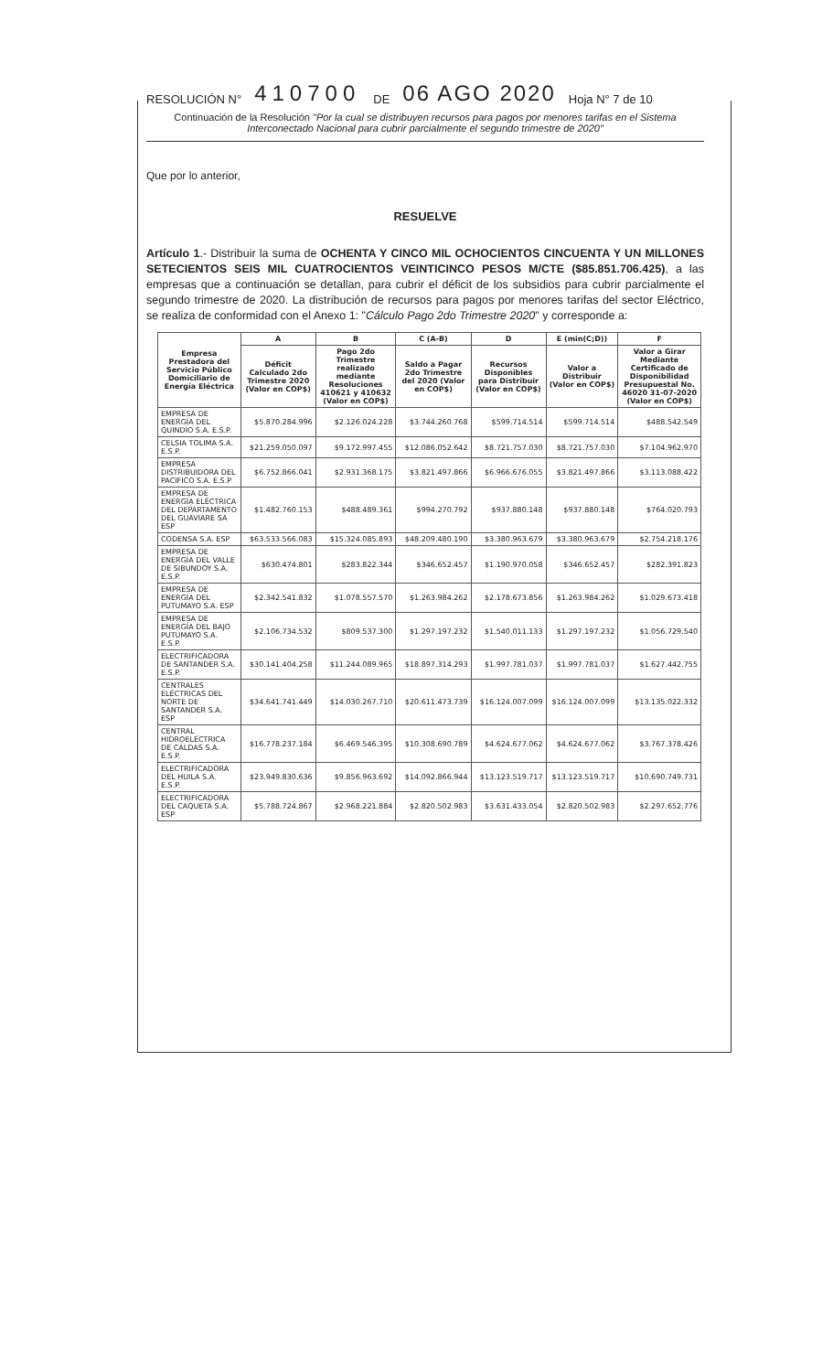RESOLUCIÓN N° 410700 DE 06 AGO 2020 Hoja N° 7 de 10
Continuación de la Resolución "Por la cual se distribuyen recursos para pagos por menores tarifas en el Sistema Interconectado Nacional para cubrir parcialmente el segundo trimestre de 2020"
Que por lo anterior,
RESUELVE
Artículo 1.- Distribuir la suma de OCHENTA Y CINCO MIL OCHOCIENTOS CINCUENTA Y UN MILLONES SETECIENTOS SEIS MIL CUATROCIENTOS VEINTICINCO PESOS M/CTE ($85.851.706.425), a las empresas que a continuación se detallan, para cubrir el déficit de los subsidios para cubrir parcialmente el segundo trimestre de 2020. La distribución de recursos para pagos por menores tarifas del sector Eléctrico, se realiza de conformidad con el Anexo 1: "Cálculo Pago 2do Trimestre 2020" y corresponde a:
| Empresa Prestadora del Servicio Público Domiciliario de Energía Eléctrica | A | B | C (A-B) | D | E (min(C;D)) | F |
| --- | --- | --- | --- | --- | --- | --- |
| | Déficit Calculado 2do Trimestre 2020 (Valor en COP$) | Pago 2do Trimestre realizado mediante Resoluciones 410621 y 410632 (Valor en COP$) | Saldo a Pagar 2do Trimestre del 2020 (Valor en COP$) | Recursos Disponibles para Distribuir (Valor en COP$) | Valor a Distribuir (Valor en COP$) | Valor a Girar Mediante Certificado de Disponibilidad Presupuestal No. 46020 31-07-2020 (Valor en COP$) |
| EMPRESA DE ENERGÍA DEL QUINDÍO S.A. E.S.P. | $5.870.284.996 | $2.126.024.228 | $3.744.260.768 | $599.714.514 | $599.714.514 | $488.542.549 |
| CELSIA TOLIMA S.A. E.S.P. | $21.259.050.097 | $9.172.997.455 | $12.086.052.642 | $8.721.757.030 | $8.721.757.030 | $7.104.962.970 |
| EMPRESA DISTRIBUIDORA DEL PACIFICO S.A. E.S.P | $6.752.866.041 | $2.931.368.175 | $3.821.497.866 | $6.966.676.055 | $3.821.497.866 | $3.113.088.422 |
| EMPRESA DE ENERGÍA ELÉCTRICA DEL DEPARTAMENTO DEL GUAVIARE SA ESP | $1.482.760.153 | $488.489.361 | $994.270.792 | $937.880.148 | $937.880.148 | $764.020.793 |
| CODENSA S.A. ESP | $63.533.566.083 | $15.324.085.893 | $48.209.480.190 | $3.380.963.679 | $3.380.963.679 | $2.754.218.176 |
| EMPRESA DE ENERGÍA DEL VALLE DE SIBUNDOY S.A. E.S.P. | $630.474.801 | $283.822.344 | $346.652.457 | $1.190.970.058 | $346.652.457 | $282.391.823 |
| EMPRESA DE ENERGÍA DEL PUTUMAYO S.A. ESP | $2.342.541.832 | $1.078.557.570 | $1.263.984.262 | $2.178.673.856 | $1.263.984.262 | $1.029.673.418 |
| EMPRESA DE ENERGÍA DEL BAJO PUTUMAYO S.A. E.S.P. | $2.106.734.532 | $809.537.300 | $1.297.197.232 | $1.540.011.133 | $1.297.197.232 | $1.056.729.540 |
| ELECTRIFICADORA DE SANTANDER S.A. E.S.P. | $30.141.404.258 | $11.244.089.965 | $18.897.314.293 | $1.997.781.037 | $1.997.781.037 | $1.627.442.755 |
| CENTRALES ELÉCTRICAS DEL NORTE DE SANTANDER S.A. ESP | $34.641.741.449 | $14.030.267.710 | $20.611.473.739 | $16.124.007.099 | $16.124.007.099 | $13.135.022.332 |
| CENTRAL HIDROELÉCTRICA DE CALDAS S.A. E.S.P. | $16.778.237.184 | $6.469.546.395 | $10.308.690.789 | $4.624.677.062 | $4.624.677.062 | $3.767.378.426 |
| ELECTRIFICADORA DEL HUILA S.A. E.S.P. | $23.949.830.636 | $9.856.963.692 | $14.092.866.944 | $13.123.519.717 | $13.123.519.717 | $10.690.749.731 |
| ELECTRIFICADORA DEL CAQUETÁ S.A. ESP | $5.788.724.867 | $2.968.221.884 | $2.820.502.983 | $3.631.433.054 | $2.820.502.983 | $2.297.652.776 |